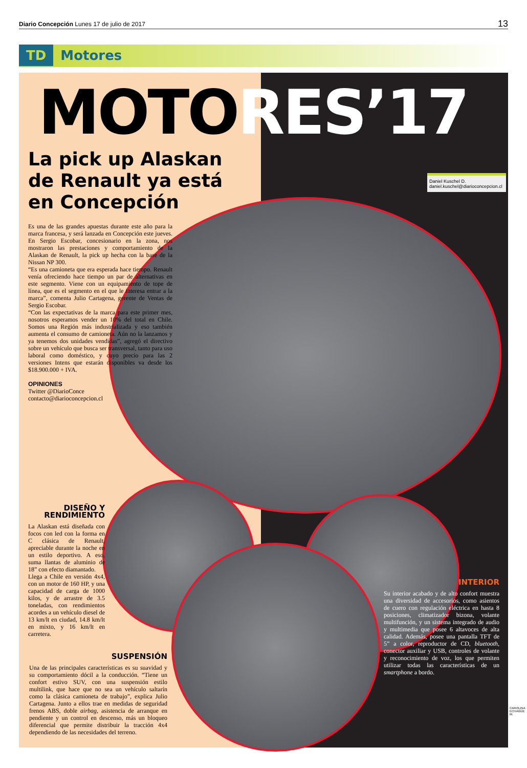Diario Concepción Lunes 17 de julio de 2017 13
TD Motores
MOTORES’17
Daniel Kuschel D.
daniel.kuschel@diarioconcepcion.cl
La pick up Alaskan de Renault ya está en Concepción
Es una de las grandes apuestas durante este año para la marca francesa, y será lanzada en Concepción este jueves. En Sergio Escobar, concesionario en la zona, nos mostraron las prestaciones y comportamiento de la Alaskan de Renault, la pick up hecha con la base de la Nissan NP 300.
“Es una camioneta que era esperada hace tiempo. Renault venía ofreciendo hace tiempo un par de alternativas en este segmento. Viene con un equipamiento de tope de línea, que es el segmento en el que le interesa entrar a la marca”, comenta Julio Cartagena, gerente de Ventas de Sergio Escobar.
“Con las expectativas de la marca para este primer mes, nosotros esperamos vender un 10% del total en Chile. Somos una Región más industrializada y eso también aumenta el consumo de camioneta. Aún no la lanzamos y ya tenemos dos unidades vendidas”, agregó el directivo sobre un vehículo que busca ser transversal, tanto para uso laboral como doméstico, y cuyo precio para las 2 versiones Intens que estarán disponibles va desde los $18.900.000 + IVA.
OPINIONES
Twitter @DiarioConce
contacto@diarioconcepcion.cl
DISEÑO Y RENDIMIENTO
La Alaskan está diseñada con focos con led con la forma en C clásica de Renault, apreciable durante la noche en un estilo deportivo. A eso, suma llantas de aluminio de 18” con efecto diamantado.
Llega a Chile en versión 4x4, con un motor de 160 HP, y una capacidad de carga de 1000 kilos, y de arrastre de 3.5 toneladas, con rendimientos acordes a un vehículo diesel de 13 km/lt en ciudad, 14.8 km/lt en mixto, y 16 km/lt en carretera.
SUSPENSIÓN
Una de las principales características es su suavidad y su comportamiento dócil a la conducción. “Tiene un confort estivo SUV, con una suspensión estilo multilink, que hace que no sea un vehículo saltarín como la clásica camioneta de trabajo”, explica Julio Cartagena. Junto a ellos trae en medidas de seguridad frenos ABS, doble airbag, asistencia de arranque en pendiente y un control en descenso, más un bloqueo diferencial que permite distribuir la tracción 4x4 dependiendo de las necesidades del terreno.
INTERIOR
Su interior acabado y de alto confort muestra una diversidad de accesorios, como asientos de cuero con regulación eléctrica en hasta 8 posiciones, climatizador bizona, volante multifunción, y un sistema integrado de audio y multimedia que posee 6 altavoces de alta calidad. Además, posee una pantalla TFT de 5” a color, reproductor de CD, bluetooth, conector auxiliar y USB, controles de volante y reconocimiento de voz, los que permiten utilizar todas las características de un smartphone a bordo.
CAROLINA ECHAGÜE M.